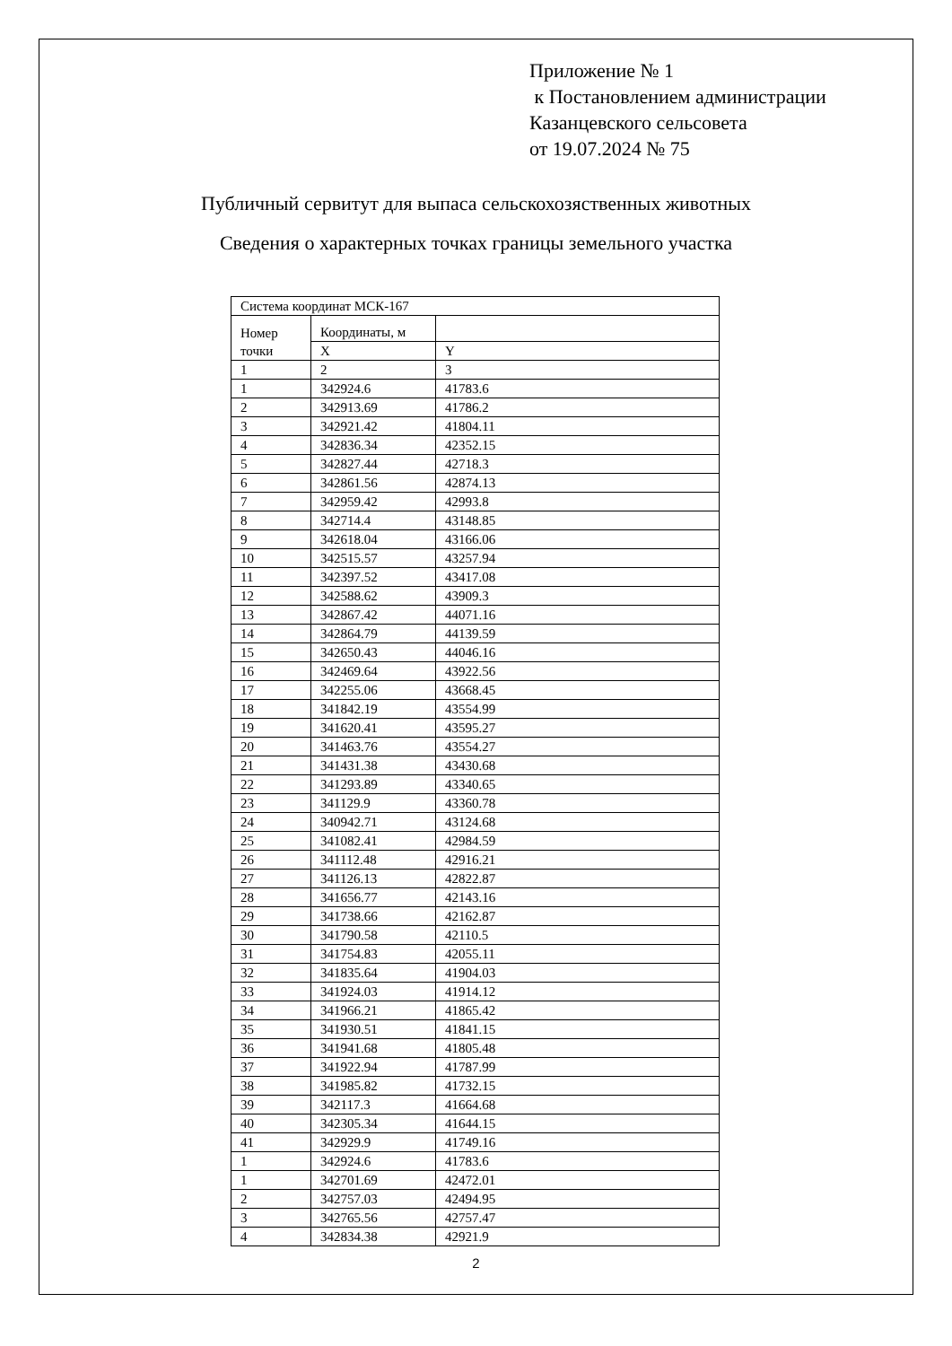Приложение № 1
к Постановлением администрации
Казанцевского сельсовета
от 19.07.2024 № 75
Публичный сервитут для выпаса сельскохозяственных животных
Сведения о характерных точках границы земельного участка
| Система координат МСК-167 | | |
| Номер точки | Координаты, м | |
| | X | Y |
| 1 | 2 | 3 |
| 1 | 342924.6 | 41783.6 |
| 2 | 342913.69 | 41786.2 |
| 3 | 342921.42 | 41804.11 |
| 4 | 342836.34 | 42352.15 |
| 5 | 342827.44 | 42718.3 |
| 6 | 342861.56 | 42874.13 |
| 7 | 342959.42 | 42993.8 |
| 8 | 342714.4 | 43148.85 |
| 9 | 342618.04 | 43166.06 |
| 10 | 342515.57 | 43257.94 |
| 11 | 342397.52 | 43417.08 |
| 12 | 342588.62 | 43909.3 |
| 13 | 342867.42 | 44071.16 |
| 14 | 342864.79 | 44139.59 |
| 15 | 342650.43 | 44046.16 |
| 16 | 342469.64 | 43922.56 |
| 17 | 342255.06 | 43668.45 |
| 18 | 341842.19 | 43554.99 |
| 19 | 341620.41 | 43595.27 |
| 20 | 341463.76 | 43554.27 |
| 21 | 341431.38 | 43430.68 |
| 22 | 341293.89 | 43340.65 |
| 23 | 341129.9 | 43360.78 |
| 24 | 340942.71 | 43124.68 |
| 25 | 341082.41 | 42984.59 |
| 26 | 341112.48 | 42916.21 |
| 27 | 341126.13 | 42822.87 |
| 28 | 341656.77 | 42143.16 |
| 29 | 341738.66 | 42162.87 |
| 30 | 341790.58 | 42110.5 |
| 31 | 341754.83 | 42055.11 |
| 32 | 341835.64 | 41904.03 |
| 33 | 341924.03 | 41914.12 |
| 34 | 341966.21 | 41865.42 |
| 35 | 341930.51 | 41841.15 |
| 36 | 341941.68 | 41805.48 |
| 37 | 341922.94 | 41787.99 |
| 38 | 341985.82 | 41732.15 |
| 39 | 342117.3 | 41664.68 |
| 40 | 342305.34 | 41644.15 |
| 41 | 342929.9 | 41749.16 |
| 1 | 342924.6 | 41783.6 |
| 1 | 342701.69 | 42472.01 |
| 2 | 342757.03 | 42494.95 |
| 3 | 342765.56 | 42757.47 |
| 4 | 342834.38 | 42921.9 |
2